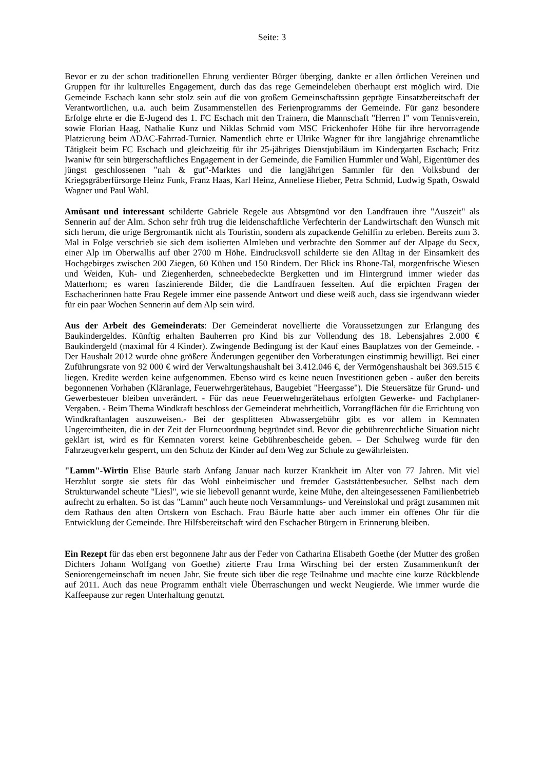Seite: 3
Bevor er zu der schon traditionellen Ehrung verdienter Bürger überging, dankte er allen örtlichen Vereinen und Gruppen für ihr kulturelles Engagement, durch das das rege Gemeindeleben überhaupt erst möglich wird. Die Gemeinde Eschach kann sehr stolz sein auf die von großem Gemeinschaftssinn geprägte Einsatzbereitschaft der Verantwortlichen, u.a. auch beim Zusammenstellen des Ferienprogramms der Gemeinde. Für ganz besondere Erfolge ehrte er die E-Jugend des 1. FC Eschach mit den Trainern, die Mannschaft "Herren I" vom Tennisverein, sowie Florian Haag, Nathalie Kunz und Niklas Schmid vom MSC Frickenhofer Höhe für ihre hervorragende Platzierung beim ADAC-Fahrrad-Turnier. Namentlich ehrte er Ulrike Wagner für ihre langjährige ehrenamtliche Tätigkeit beim FC Eschach und gleichzeitig für ihr 25-jähriges Dienstjubiläum im Kindergarten Eschach; Fritz Iwaniw für sein bürgerschaftliches Engagement in der Gemeinde, die Familien Hummler und Wahl, Eigentümer des jüngst geschlossenen "nah & gut"-Marktes und die langjährigen Sammler für den Volksbund der Kriegsgräberfürsorge Heinz Funk, Franz Haas, Karl Heinz, Anneliese Hieber, Petra Schmid, Ludwig Spath, Oswald Wagner und Paul Wahl.
Amüsant und interessant schilderte Gabriele Regele aus Abtsgmünd vor den Landfrauen ihre "Auszeit" als Sennerin auf der Alm. Schon sehr früh trug die leidenschaftliche Verfechterin der Landwirtschaft den Wunsch mit sich herum, die urige Bergromantik nicht als Touristin, sondern als zupackende Gehilfin zu erleben. Bereits zum 3. Mal in Folge verschrieb sie sich dem isolierten Almleben und verbrachte den Sommer auf der Alpage du Secx, einer Alp im Oberwallis auf über 2700 m Höhe. Eindrucksvoll schilderte sie den Alltag in der Einsamkeit des Hochgebirges zwischen 200 Ziegen, 60 Kühen und 150 Rindern. Der Blick ins Rhone-Tal, morgenfrische Wiesen und Weiden, Kuh- und Ziegenherden, schneebedeckte Bergketten und im Hintergrund immer wieder das Matterhorn; es waren faszinierende Bilder, die die Landfrauen fesselten. Auf die erpichten Fragen der Eschacherinnen hatte Frau Regele immer eine passende Antwort und diese weiß auch, dass sie irgendwann wieder für ein paar Wochen Sennerin auf dem Alp sein wird.
Aus der Arbeit des Gemeinderats: Der Gemeinderat novellierte die Voraussetzungen zur Erlangung des Baukindergeldes. Künftig erhalten Bauherren pro Kind bis zur Vollendung des 18. Lebensjahres 2.000 € Baukindergeld (maximal für 4 Kinder). Zwingende Bedingung ist der Kauf eines Bauplatzes von der Gemeinde. - Der Haushalt 2012 wurde ohne größere Änderungen gegenüber den Vorberatungen einstimmig bewilligt. Bei einer Zuführungsrate von 92 000 € wird der Verwaltungshaushalt bei 3.412.046 €, der Vermögenshaushalt bei 369.515 € liegen. Kredite werden keine aufgenommen. Ebenso wird es keine neuen Investitionen geben - außer den bereits begonnenen Vorhaben (Kläranlage, Feuerwehrgerätehaus, Baugebiet "Heergasse"). Die Steuersätze für Grund- und Gewerbesteuer bleiben unverändert. - Für das neue Feuerwehrgerätehaus erfolgten Gewerke- und Fachplaner-Vergaben. - Beim Thema Windkraft beschloss der Gemeinderat mehrheitlich, Vorrangflächen für die Errichtung von Windkraftanlagen auszuweisen.- Bei der gesplitteten Abwassergebühr gibt es vor allem in Kemnaten Ungereimtheiten, die in der Zeit der Flurneuordnung begründet sind. Bevor die gebührenrechtliche Situation nicht geklärt ist, wird es für Kemnaten vorerst keine Gebührenbescheide geben. – Der Schulweg wurde für den Fahrzeugverkehr gesperrt, um den Schutz der Kinder auf dem Weg zur Schule zu gewährleisten.
"Lamm"-Wirtin Elise Bäurle starb Anfang Januar nach kurzer Krankheit im Alter von 77 Jahren. Mit viel Herzblut sorgte sie stets für das Wohl einheimischer und fremder Gaststättenbesucher. Selbst nach dem Strukturwandel scheute "Liesl", wie sie liebevoll genannt wurde, keine Mühe, den alteingesessenen Familienbetrieb aufrecht zu erhalten. So ist das "Lamm" auch heute noch Versammlungs- und Vereinslokal und prägt zusammen mit dem Rathaus den alten Ortskern von Eschach. Frau Bäurle hatte aber auch immer ein offenes Ohr für die Entwicklung der Gemeinde. Ihre Hilfsbereitschaft wird den Eschacher Bürgern in Erinnerung bleiben.
Ein Rezept für das eben erst begonnene Jahr aus der Feder von Catharina Elisabeth Goethe (der Mutter des großen Dichters Johann Wolfgang von Goethe) zitierte Frau Irma Wirsching bei der ersten Zusammenkunft der Seniorengemeinschaft im neuen Jahr. Sie freute sich über die rege Teilnahme und machte eine kurze Rückblende auf 2011. Auch das neue Programm enthält viele Überraschungen und weckt Neugierde. Wie immer wurde die Kaffeepause zur regen Unterhaltung genutzt.